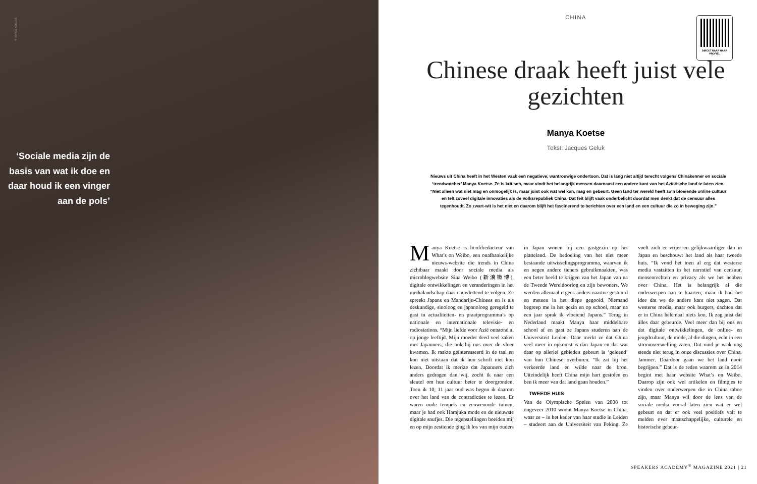© WYTSE KOETSE
‘Sociale media zijn de basis van wat ik doe en daar houd ik een vinger aan de pols’
CHINA
DIRECT NAAR HAAR PROFIEL
Chinese draak heeft juist vele gezichten
Manya Koetse
Tekst: Jacques Geluk
Nieuws uit China heeft in het Westen vaak een negatieve, wantrouwige ondertoon. Dat is lang niet altijd terecht volgens Chinakenner en sociale ‘trendwatcher’ Manya Koetse. Ze is kritisch, maar vindt het belangrijk mensen daarnaast een andere kant van het Aziatische land te laten zien. “Niet alleen wat niet mag en onmogelijk is, maar juist ook wat wel kan, mag en gebeurt. Geen land ter wereld heeft zo’n bloeiende online cultuur en telt zoveel digitale innovaties als de Volksrepubliek China. Dat feit blijft vaak onderbelicht doordat men denkt dat de censuur alles tegenhoudt. Zo zwart-wit is het niet en daarom blijft het fascinerend te berichten over een land en een cultuur die zo in beweging zijn.”
Manya Koetse is hoofdredacteur van What’s on Weibo, een onafhankelijke nieuws-website die trends in China zichtbaar maakt door sociale media als microblogwebsite Sina Weibo (新浪微博), digitale ontwikkelingen en veranderingen in het medialandschap daar nauwlettend te volgen. Ze spreekt Japans en Mandarijn-Chinees en is als deskundige, sinoloog en japanoloog geregeld te gast in actualiteiten- en praatprogramma’s op nationale en internationale televisie- en radiostations. “Mijn liefde voor Azië ontstond al op jonge leeftijd. Mijn moeder deed veel zaken met Japanners, die ook bij ons over de vloer kwamen. Ik raakte geïnteresseerd in de taal en kon niet uitstaan dat ik hun schrift niet kon lezen. Doordat ik merkte dat Japanners zich anders gedragen dan wij, zocht ik naar een sleutel om hun cultuur beter te doorgronden. Toen ik 10, 11 jaar oud was begon ik daarom over het land van de contradicties te lezen. Er waren oude tempels en eeuwenoude tuinen, maar je had ook Harajuka mode en de nieuwste digitale snufjes. Die tegenstellingen boeiden mij en op mijn zestiende ging ik los van mijn ouders in Japan wonen bij een gastgezin op het platteland. De bedoeling van het niet meer bestaande uitwisselingsprogramma, waarvan ik en negen andere tieners gebruikmaakten, was een beter beeld te krijgen van het Japan van na de Tweede Wereldoorlog en zijn bewoners. We werden allemaal ergens anders naartoe gestuurd en meteen in het diepe gegooid. Niemand begreep me in het gezin en op school, maar na een jaar sprak ik vloeiend Japans.” Terug in Nederland maakt Manya haar middelbare school af en gaat ze Japans studeren aan de Universiteit Leiden. Daar merkt ze dat China veel meer in opkomst is dan Japan en dat wat daar op allerlei gebieden gebeurt is ‘geleend’ van hun Chinese overburen. “Ik zat bij het verkeerde land en wilde naar de bron. Uiteindelijk heeft China mijn hart gestolen en ben ik meer van dat land gaan houden.”
TWEEDE HUIS
Van de Olympische Spelen van 2008 tot ongeveer 2010 woont Manya Koetse in China, waar ze – in het kader van haar studie in Leiden – studeert aan de Universiteit van Peking. Ze voelt zich er vrijer en gelijkwaardiger dan in Japan en beschouwt het land als haar tweede huis. “Ik vond het toen al erg dat westerse media vastzitten in het narratief van censuur, mensenrechten en privacy als we het hebben over China. Het is belangrijk al die onderwerpen aan te kaarten, maar ik had het idee dat we de andere kant niet zagen. Dat westerse media, maar ook burgers, dachten dat er in China helemaal niets kon. Ik zag juist dat álles daar gebeurde. Veel meer dan bij ons en dat digitale ontwikkelingen, de online- en jeugdcultuur, de mode, al die dingen, echt in een stroomversnelling zaten. Dat vind je vaak nog steeds niet terug in onze discussies over China. Jammer. Daardoor gaan we het land nooit begrijpen.” Dat is de reden waarom ze in 2014 begint met haar website What’s on Weibo. Daarop zijn ook wel artikelen en filmpjes te vinden over onderwerpen die in China taboe zijn, maar Manya wil door de lens van de sociale media vooral laten zien wat er wel gebeurt en dat er ook veel positiefs valt te melden over maatschappelijke, culturele en historische gebeur-
SPEAKERS ACADEMY<sup>®</sup> MAGAZINE 2021 | 21